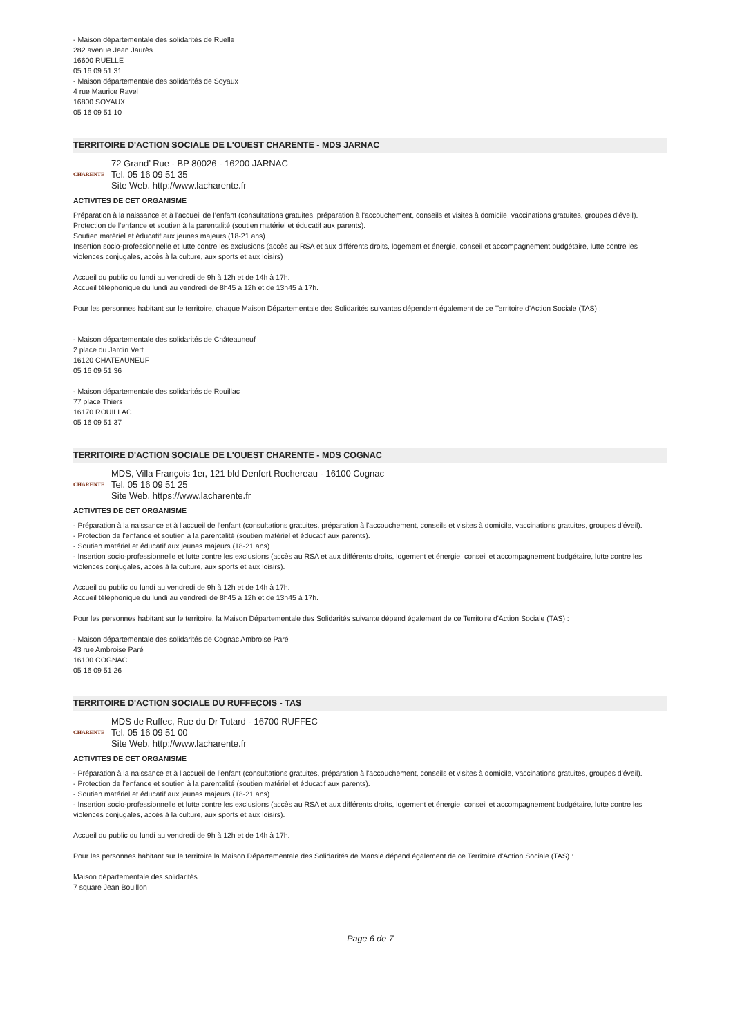- Maison départementale des solidarités de Ruelle
282 avenue Jean Jaurès
16600 RUELLE
05 16 09 51 31
- Maison départementale des solidarités de Soyaux
4 rue Maurice Ravel
16800 SOYAUX
05 16 09 51 10
TERRITOIRE D'ACTION SOCIALE DE L'OUEST CHARENTE - MDS JARNAC
CHARENTE
72 Grand’ Rue - BP 80026 - 16200 JARNAC
Tel. 05 16 09 51 35
Site Web. http://www.lacharente.fr
ACTIVITES DE CET ORGANISME
Préparation à la naissance et à l'accueil de l’enfant (consultations gratuites, préparation à l'accouchement, conseils et visites à domicile, vaccinations gratuites, groupes d'éveil).
Protection de l’enfance et soutien à la parentalité (soutien matériel et éducatif aux parents).
Soutien matériel et éducatif aux jeunes majeurs (18-21 ans).
Insertion socio-professionnelle et lutte contre les exclusions (accès au RSA et aux différents droits, logement et énergie, conseil et accompagnement budgétaire, lutte contre les violences conjugales, accès à la culture, aux sports et aux loisirs)
Accueil du public du lundi au vendredi de 9h à 12h et de 14h à 17h.
Accueil téléphonique du lundi au vendredi de 8h45 à 12h et de 13h45 à 17h.
Pour les personnes habitant sur le territoire, chaque Maison Départementale des Solidarités suivantes dépendent également de ce Territoire d'Action Sociale (TAS) :
- Maison départementale des solidarités de Châteauneuf
2 place du Jardin Vert
16120 CHATEAUNEUF
05 16 09 51 36
- Maison départementale des solidarités de Rouillac
77 place Thiers
16170 ROUILLAC
05 16 09 51 37
TERRITOIRE D'ACTION SOCIALE DE L'OUEST CHARENTE - MDS COGNAC
CHARENTE
MDS, Villa François 1er, 121 bld Denfert Rochereau - 16100 Cognac
Tel. 05 16 09 51 25
Site Web. https://www.lacharente.fr
ACTIVITES DE CET ORGANISME
- Préparation à la naissance et à l'accueil de l’enfant (consultations gratuites, préparation à l'accouchement, conseils et visites à domicile, vaccinations gratuites, groupes d'éveil).
- Protection de l’enfance et soutien à la parentalité (soutien matériel et éducatif aux parents).
- Soutien matériel et éducatif aux jeunes majeurs (18-21 ans).
- Insertion socio-professionnelle et lutte contre les exclusions (accès au RSA et aux différents droits, logement et énergie, conseil et accompagnement budgétaire, lutte contre les violences conjugales, accès à la culture, aux sports et aux loisirs).
Accueil du public du lundi au vendredi de 9h à 12h et de 14h à 17h.
Accueil téléphonique du lundi au vendredi de 8h45 à 12h et de 13h45 à 17h.
Pour les personnes habitant sur le territoire, la Maison Départementale des Solidarités suivante dépend également de ce Territoire d'Action Sociale (TAS) :
- Maison départementale des solidarités de Cognac Ambroise Paré
43 rue Ambroise Paré
16100 COGNAC
05 16 09 51 26
TERRITOIRE D'ACTION SOCIALE DU RUFFECOIS - TAS
CHARENTE
MDS de Ruffec, Rue du Dr Tutard - 16700 RUFFEC
Tel. 05 16 09 51 00
Site Web. http://www.lacharente.fr
ACTIVITES DE CET ORGANISME
- Préparation à la naissance et à l'accueil de l’enfant (consultations gratuites, préparation à l'accouchement, conseils et visites à domicile, vaccinations gratuites, groupes d'éveil).
- Protection de l’enfance et soutien à la parentalité (soutien matériel et éducatif aux parents).
- Soutien matériel et éducatif aux jeunes majeurs (18-21 ans).
- Insertion socio-professionnelle et lutte contre les exclusions (accès au RSA et aux différents droits, logement et énergie, conseil et accompagnement budgétaire, lutte contre les violences conjugales, accès à la culture, aux sports et aux loisirs).
Accueil du public du lundi au vendredi de 9h à 12h et de 14h à 17h.
Pour les personnes habitant sur le territoire la Maison Départementale des Solidarités de Mansle dépend également de ce Territoire d'Action Sociale (TAS) :
Maison départementale des solidarités
7 square Jean Bouillon
Page 6 de 7